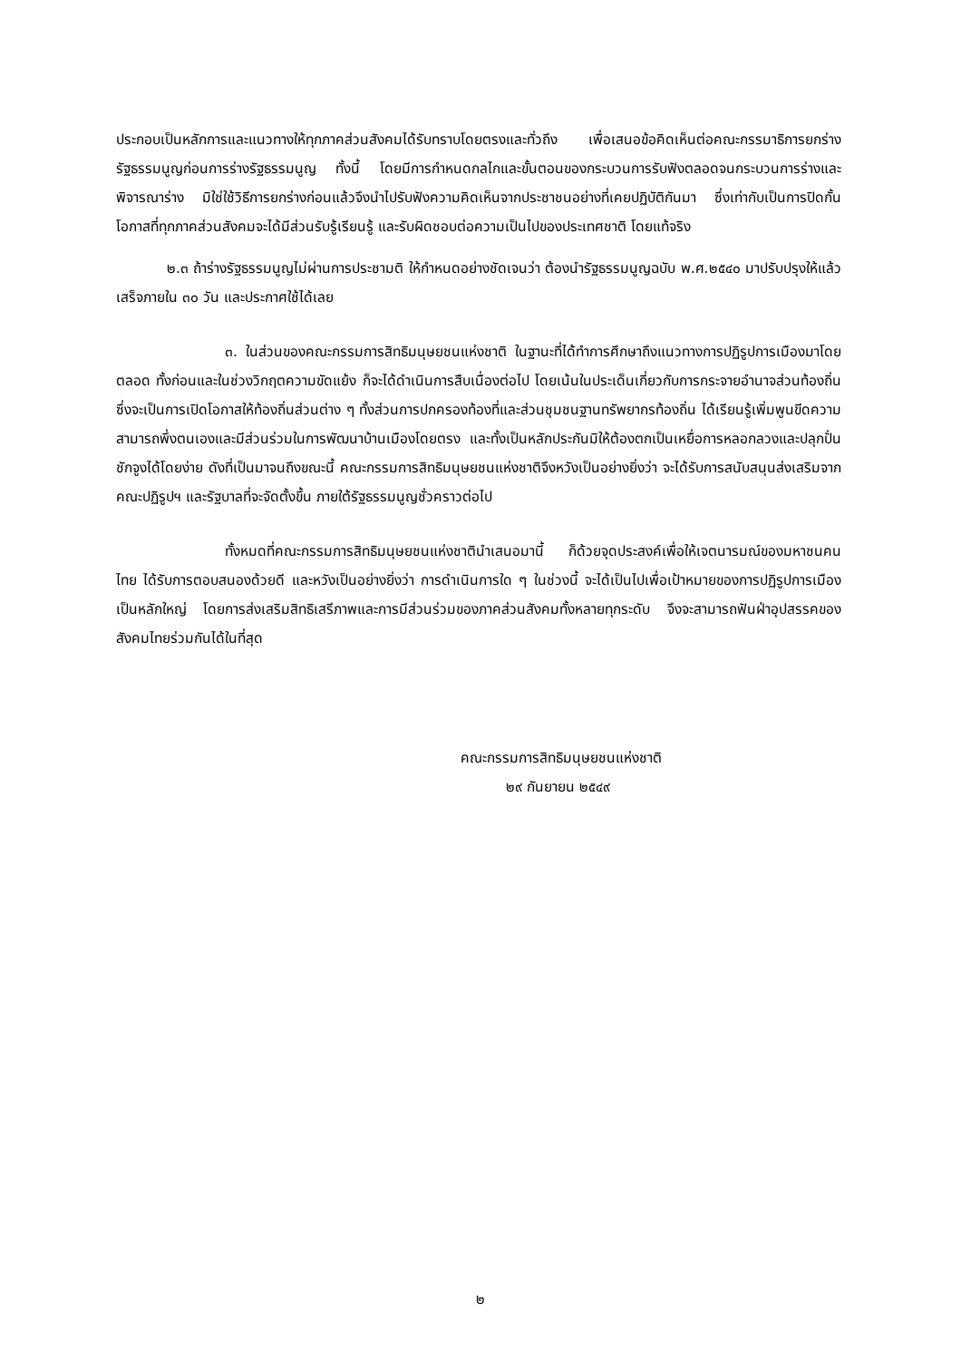ประกอบเป็นหลักการและแนวทางให้ทุกภาคส่วนสังคมได้รับทราบโดยตรงและทั่วถึง เพื่อเสนอข้อคิดเห็นต่อคณะกรรมาธิการยกร่างรัฐธรรมนูญก่อนการร่างรัฐธรรมนูญ ทั้งนี้ โดยมีการกำหนดกลไกและขั้นตอนของกระบวนการรับฟังตลอดจนกระบวนการร่างและพิจารณาร่าง มิใช่ใช้วิธีการยกร่างก่อนแล้วจึงนำไปรับฟังความคิดเห็นจากประชาชนอย่างที่เคยปฏิบัติกันมา ซึ่งเท่ากับเป็นการปิดกั้นโอกาสที่ทุกภาคส่วนสังคมจะได้มีส่วนรับรู้เรียนรู้ และรับผิดชอบต่อความเป็นไปของประเทศชาติ โดยแท้จริง
๒.๓ ถ้าร่างรัฐธรรมนูญไม่ผ่านการประชามติ ให้กำหนดอย่างชัดเจนว่า ต้องนำรัฐธรรมนูญฉบับ พ.ศ.๒๕๔๐ มาปรับปรุงให้แล้วเสร็จภายใน ๓๐ วัน และประกาศใช้ได้เลย
๓. ในส่วนของคณะกรรมการสิทธิมนุษยชนแห่งชาติ ในฐานะที่ได้ทำการศึกษาถึงแนวทางการปฏิรูปการเมืองมาโดยตลอด ทั้งก่อนและในช่วงวิกฤตความขัดแย้ง ก็จะได้ดำเนินการสืบเนื่องต่อไป โดยเน้นในประเด็นเกี่ยวกับการกระจายอำนาจส่วนท้องถิ่น ซึ่งจะเป็นการเปิดโอกาสให้ท้องถิ่นส่วนต่าง ๆ ทั้งส่วนการปกครองท้องที่และส่วนชุมชนฐานทรัพยากรท้องถิ่น ได้เรียนรู้เพิ่มพูนขีดความสามารถพึ่งตนเองและมีส่วนร่วมในการพัฒนาบ้านเมืองโดยตรง และทั้งเป็นหลักประกันมิให้ต้องตกเป็นเหยื่อการหลอกลวงและปลุกปั่น ชักจูงได้โดยง่าย ดังที่เป็นมาจนถึงขณะนี้ คณะกรรมการสิทธิมนุษยชนแห่งชาติจึงหวังเป็นอย่างยิ่งว่า จะได้รับการสนับสนุนส่งเสริมจากคณะปฏิรูปฯ และรัฐบาลที่จะจัดตั้งขึ้น ภายใต้รัฐธรรมนูญชั่วคราวต่อไป
ทั้งหมดที่คณะกรรมการสิทธิมนุษยชนแห่งชาตินำเสนอมานี้ ก็ด้วยจุดประสงค์เพื่อให้เจตนารมณ์ของมหาชนคนไทย ได้รับการตอบสนองด้วยดี และหวังเป็นอย่างยิ่งว่า การดำเนินการใด ๆ ในช่วงนี้ จะได้เป็นไปเพื่อเป้าหมายของการปฏิรูปการเมืองเป็นหลักใหญ่ โดยการส่งเสริมสิทธิเสรีภาพและการมีส่วนร่วมของภาคส่วนสังคมทั้งหลายทุกระดับ จึงจะสามารถฟันฝ่าอุปสรรคของสังคมไทยร่วมกันได้ในที่สุด
คณะกรรมการสิทธิมนุษยชนแห่งชาติ
๒๙ กันยายน ๒๕๔๙
๒